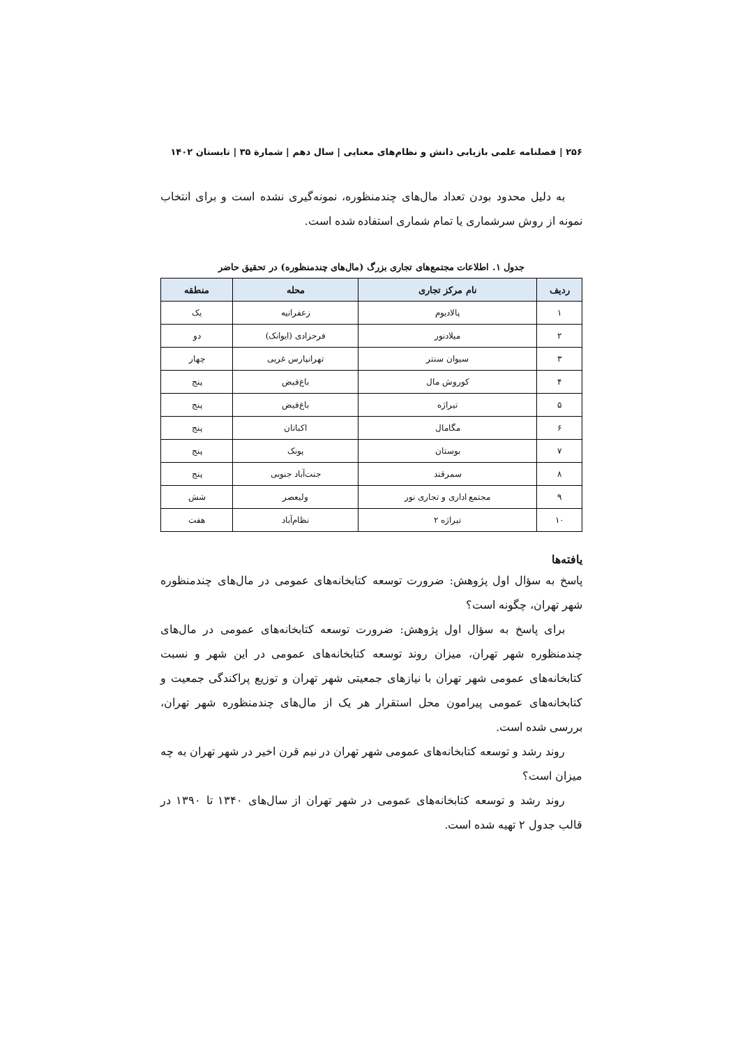۲۵۶ | فصلنامه علمی بازیابی دانش و نظام‌های معنایی | سال دهم | شمارة ۳۵ | تابستان ۱۴۰۲
به دلیل محدود بودن تعداد مال‌های چندمنظوره، نمونه‌گیری نشده است و برای انتخاب نمونه از روش سرشماری یا تمام شماری استفاده شده است.
جدول ۱. اطلاعات مجتمع‌های تجاری بزرگ (مال‌های چندمنظوره) در تحقیق حاضر
| ردیف | نام مرکز تجاری | محله | منطقه |
| --- | --- | --- | --- |
| ۱ | پالادیوم | زعفرانیه | یک |
| ۲ | میلادنور | فرحزادی (ایوانک) | دو |
| ۳ | سیوان سنتر | تهرانپارس غربی | چهار |
| ۴ | کوروش مال | باغ‌فیض | پنج |
| ۵ | تیراژه | باغ‌فیض | پنج |
| ۶ | مگامال | اکباتان | پنج |
| ۷ | بوستان | پونک | پنج |
| ۸ | سمرقند | جنت‌آباد جنوبی | پنج |
| ۹ | مجتمع اداری و تجاری نور | ولیعصر | شش |
| ۱۰ | تیراژه ۲ | نظام‌آباد | هفت |
یافته‌ها
پاسخ به سؤال اول پژوهش: ضرورت توسعه کتابخانه‌های عمومی در مال‌های چندمنظوره شهر تهران، چگونه است؟
برای پاسخ به سؤال اول پژوهش: ضرورت توسعه کتابخانه‌های عمومی در مال‌های چندمنظوره شهر تهران، میزان روند توسعه کتابخانه‌های عمومی در این شهر و نسبت کتابخانه‌های عمومی شهر تهران با نیازهای جمعیتی شهر تهران و توزیع پراکندگی جمعیت و کتابخانه‌های عمومی پیرامون محل استقرار هر یک از مال‌های چندمنظوره شهر تهران، بررسی شده است.
روند رشد و توسعه کتابخانه‌های عمومی شهر تهران در نیم قرن اخیر در شهر تهران به چه میزان است؟
روند رشد و توسعه کتابخانه‌های عمومی در شهر تهران از سال‌های ۱۳۴۰ تا ۱۳۹۰ در قالب جدول ۲ تهیه شده است.